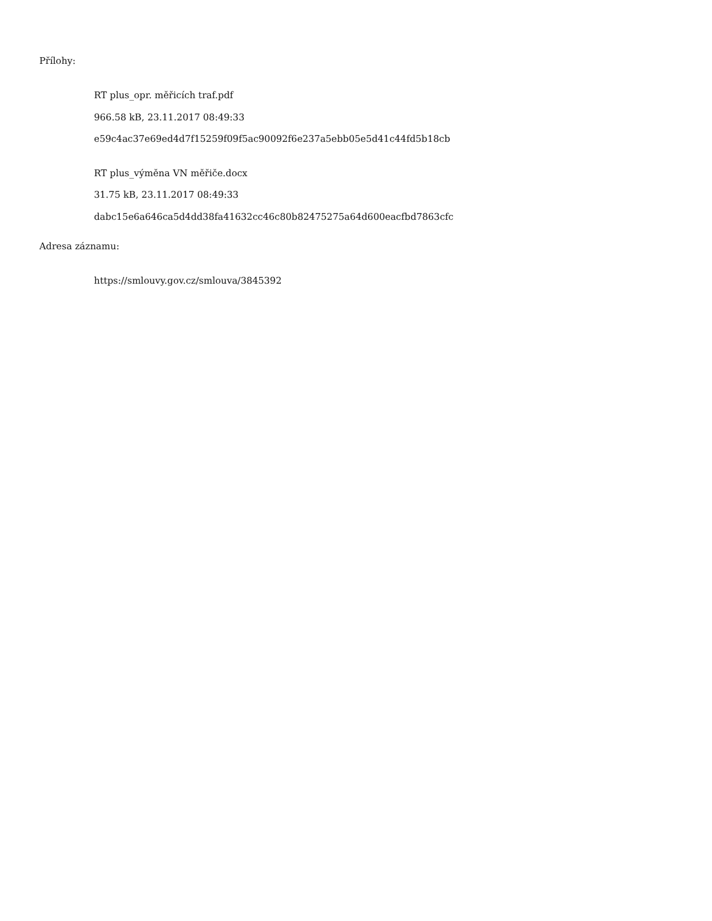Přílohy:
RT plus_opr. měřicích traf.pdf
966.58 kB, 23.11.2017 08:49:33
e59c4ac37e69ed4d7f15259f09f5ac90092f6e237a5ebb05e5d41c44fd5b18cb
RT plus_výměna VN měřiče.docx
31.75 kB, 23.11.2017 08:49:33
dabc15e6a646ca5d4dd38fa41632cc46c80b82475275a64d600eacfbd7863cfc
Adresa záznamu:
https://smlouvy.gov.cz/smlouva/3845392